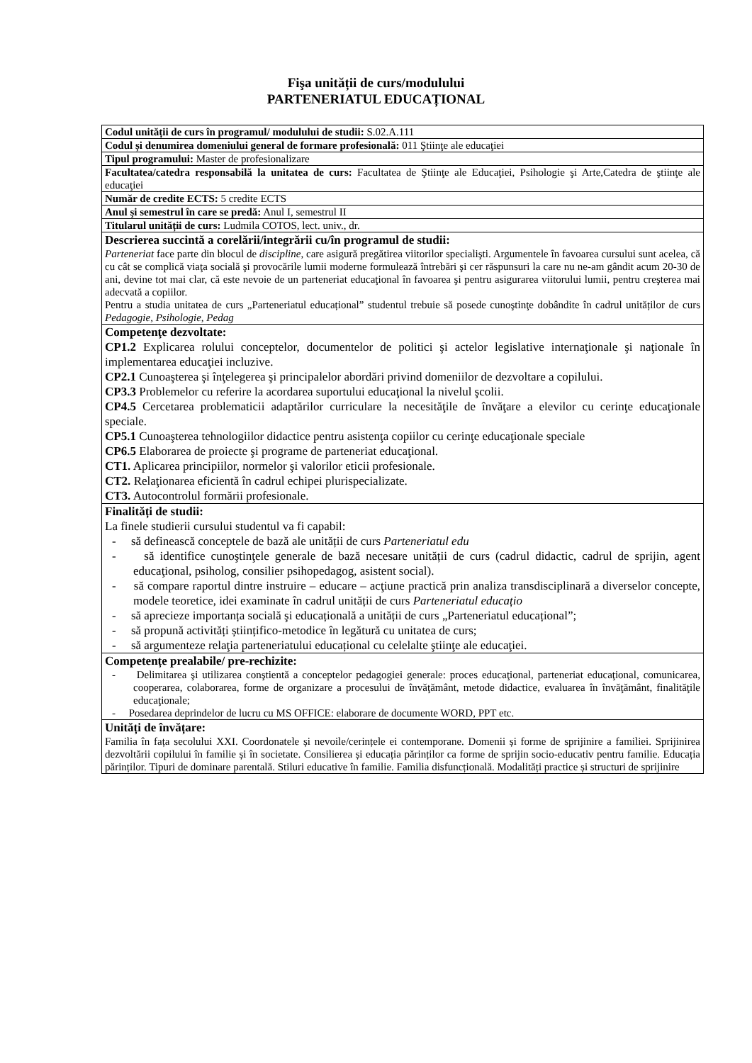Fişa unității de curs/modulului
PARTENERIATUL EDUCAȚIONAL
| Codul unității de curs în programul/ modulului de studii: S.02.A.111 |
| Codul și denumirea domeniului general de formare profesională: 011 Ştiinţe ale educaţiei |
| Tipul programului: Master de profesionalizare |
| Facultatea/catedra responsabilă la unitatea de curs: Facultatea de Ştiinţe ale Educaţiei, Psihologie şi Arte,Catedra de ştiinţe ale educaţiei |
| Număr de credite ECTS: 5 credite ECTS |
| Anul şi semestrul în care se predă: Anul I, semestrul II |
| Titularul unității de curs: Ludmila COTOS, lect. univ., dr. |
| Descrierea succintă a corelării/integrării cu/în programul de studii: Parteneriat face parte din blocul de discipline , care asigură pregătirea viitorilor specialişti. Argumentele în favoarea cursului sunt acelea, că cu cât se complică viaţa socială şi provocările lumii moderne formulează întrebări şi cer răspunsuri la care nu ne-am gândit acum 20-30 de ani, devine tot mai clar, că este nevoie de un parteneriat educaţional în favoarea şi pentru asigurarea viitorului lumii, pentru creşterea mai adecvată a copiilor. Pentru a studia unitatea de curs „Parteneriatul educațional” studentul trebuie să posede cunoştinţe dobândite în cadrul unităților de curs Pedagogie, Psihologie, Pedag |
| Competenţe dezvoltate: CP1.2 Explicarea rolului conceptelor, documentelor de politici şi actelor legislative internaţionale şi naţionale în implementarea educaţiei incluzive. CP2.1 Cunoaşterea şi înţelegerea şi principalelor abordări privind domeniilor de dezvoltare a copilului. CP3.3 Problemelor cu referire la acordarea suportului educaţional la nivelul şcolii. CP4.5 Cercetarea problematicii adaptărilor curriculare la necesităţile de învăţare a elevilor cu cerinţe educaţionale speciale. CP5.1 Cunoaşterea tehnologiilor didactice pentru asistenţa copiilor cu cerinţe educaţionale speciale CP6.5 Elaborarea de proiecte şi programe de parteneriat educaţional. CT1. Aplicarea principiilor, normelor şi valorilor eticii profesionale. CT2. Relaţionarea eficientă în cadrul echipei plurispecializate. CT3. Autocontrolul formării profesionale. |
| Finalități de studii: La finele studierii cursului studentul va fi capabil: - să definească conceptele de bază ale unității de curs Parteneriatul edu - să identifice cunoştinţele generale de bază necesare unității de curs (cadrul didactic, cadrul de sprijin, agent educaţional, psiholog, consilier psihopedagog, asistent social). - să compare raportul dintre instruire – educare – acţiune practică prin analiza transdisciplinară a diverselor concepte, modele teoretice, idei examinate în cadrul unității de curs Parteneriatul educațio - să aprecieze importanța socială şi educațională a unității de curs „Parteneriatul educațional”; - să propună activități științifico-metodice în legătură cu unitatea de curs; - să argumenteze relaţia parteneriatului educațional cu celelalte ştiinţe ale educaţiei. |
| Competențe prealabile/ pre-rechizite: - Delimitarea şi utilizarea conştientă a conceptelor pedagogiei generale: proces educaţional, parteneriat educaţional, comunicarea, cooperarea, colaborarea, forme de organizare a procesului de învăţământ, metode didactice, evaluarea în învăţământ, finalităţile educaţionale; - Posedarea deprindelor de lucru cu MS OFFICE: elaborare de documente WORD, PPT etc. |
| Unități de învățare: Familia în fața secolului XXI. Coordonatele și nevoile/cerințele ei contemporane. Domenii și forme de sprijinire a familiei. Sprijinirea dezvoltării copilului în familie și în societate. Consilierea și educația părinților ca forme de sprijin socio-educativ pentru familie. Educația părinților. Tipuri de dominare parentală. Stiluri educative în familie. Familia disfuncțională. Modalități practice și structuri de sprijinire |